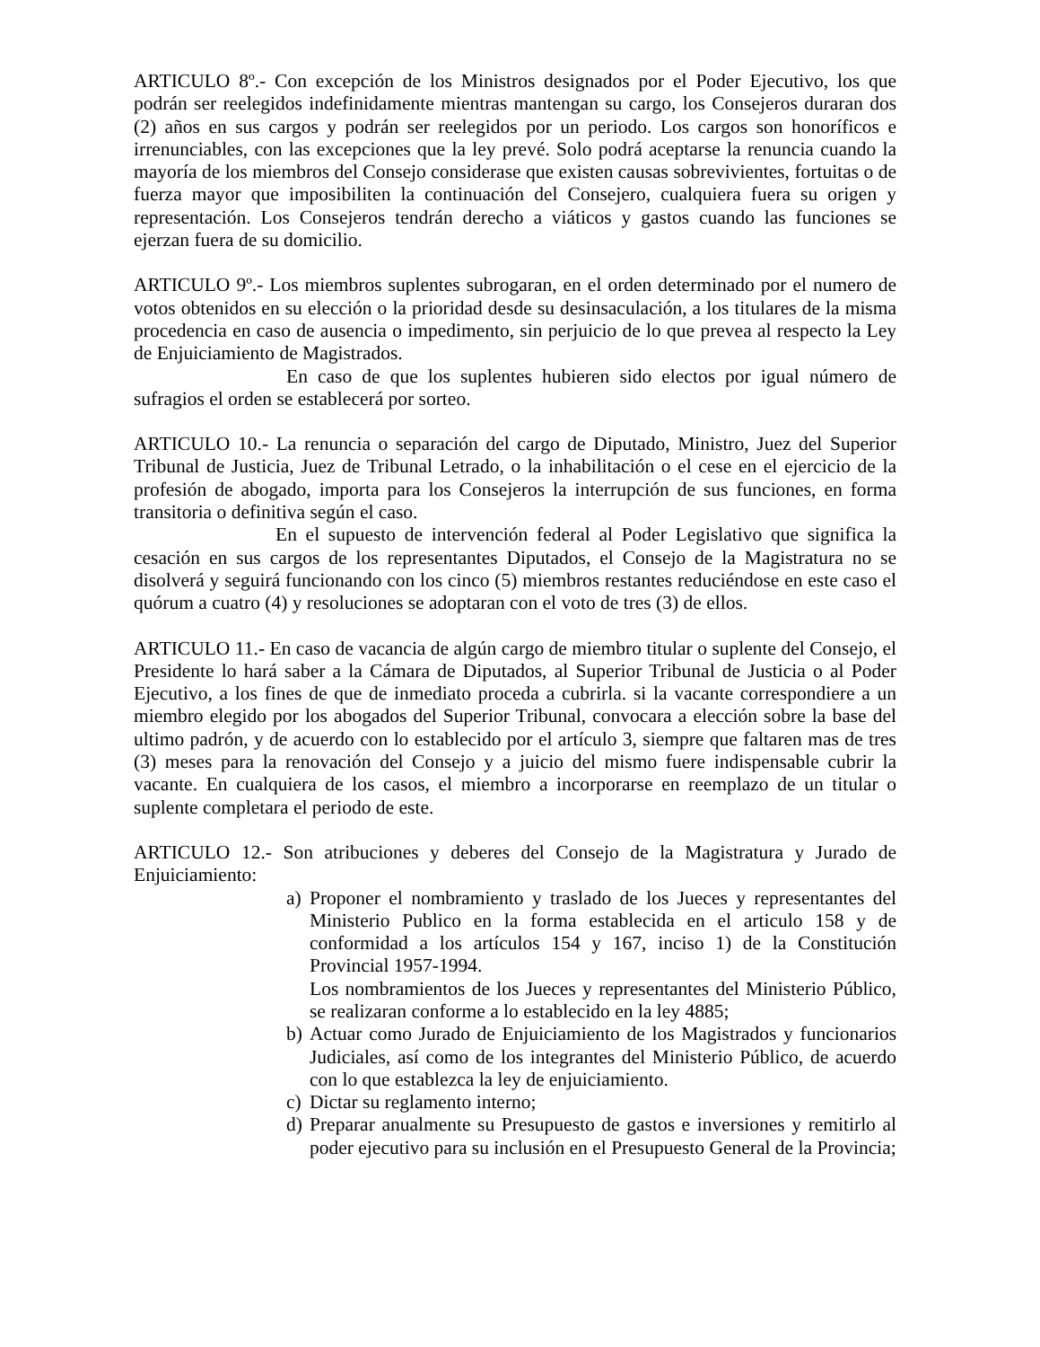ARTICULO 8º.- Con excepción de los Ministros designados por el Poder Ejecutivo, los que podrán ser reelegidos indefinidamente mientras mantengan su cargo, los Consejeros duraran dos (2) años en sus cargos y podrán ser reelegidos por un periodo. Los cargos son honoríficos e irrenunciables, con las excepciones que la ley prevé. Solo podrá aceptarse la renuncia cuando la mayoría de los miembros del Consejo considerase que existen causas sobrevivientes, fortuitas o de fuerza mayor que imposibiliten la continuación del Consejero, cualquiera fuera su origen y representación. Los Consejeros tendrán derecho a viáticos y gastos cuando las funciones se ejerzan fuera de su domicilio.
ARTICULO 9º.- Los miembros suplentes subrogaran, en el orden determinado por el numero de votos obtenidos en su elección o la prioridad desde su desinsaculación, a los titulares de la misma procedencia en caso de ausencia o impedimento, sin perjuicio de lo que prevea al respecto la Ley de Enjuiciamiento de Magistrados.
En caso de que los suplentes hubieren sido electos por igual número de sufragios el orden se establecerá por sorteo.
ARTICULO 10.- La renuncia o separación del cargo de Diputado, Ministro, Juez del Superior Tribunal de Justicia, Juez de Tribunal Letrado, o la inhabilitación o el cese en el ejercicio de la profesión de abogado, importa para los Consejeros la interrupción de sus funciones, en forma transitoria o definitiva según el caso.
En el supuesto de intervención federal al Poder Legislativo que significa la cesación en sus cargos de los representantes Diputados, el Consejo de la Magistratura no se disolverá y seguirá funcionando con los cinco (5) miembros restantes reduciéndose en este caso el quórum a cuatro (4) y resoluciones se adoptaran con el voto de tres (3) de ellos.
ARTICULO 11.- En caso de vacancia de algún cargo de miembro titular o suplente del Consejo, el Presidente lo hará saber a la Cámara de Diputados, al Superior Tribunal de Justicia o al Poder Ejecutivo, a los fines de que de inmediato proceda a cubrirla. si la vacante correspondiere a un miembro elegido por los abogados del Superior Tribunal, convocara a elección sobre la base del ultimo padrón, y de acuerdo con lo establecido por el artículo 3, siempre que faltaren mas de tres (3) meses para la renovación del Consejo y a juicio del mismo fuere indispensable cubrir la vacante. En cualquiera de los casos, el miembro a incorporarse en reemplazo de un titular o suplente completara el periodo de este.
ARTICULO 12.- Son atribuciones y deberes del Consejo de la Magistratura y Jurado de Enjuiciamiento:
a) Proponer el nombramiento y traslado de los Jueces y representantes del Ministerio Publico en la forma establecida en el articulo 158 y de conformidad a los artículos 154 y 167, inciso 1) de la Constitución Provincial 1957-1994.
Los nombramientos de los Jueces y representantes del Ministerio Público, se realizaran conforme a lo establecido en la ley 4885;
b) Actuar como Jurado de Enjuiciamiento de los Magistrados y funcionarios Judiciales, así como de los integrantes del Ministerio Público, de acuerdo con lo que establezca la ley de enjuiciamiento.
c) Dictar su reglamento interno;
d) Preparar anualmente su Presupuesto de gastos e inversiones y remitirlo al poder ejecutivo para su inclusión en el Presupuesto General de la Provincia;